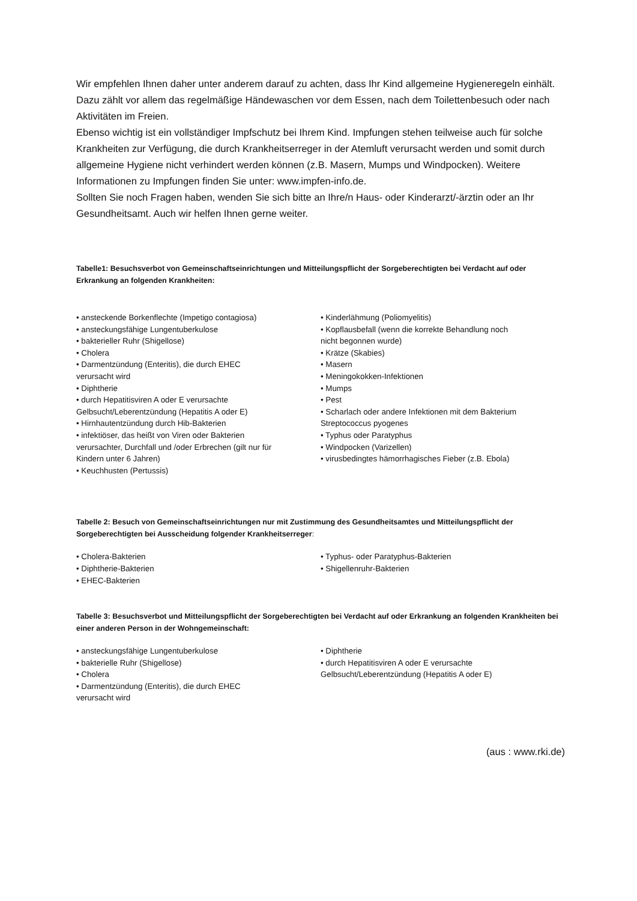Wir empfehlen Ihnen daher unter anderem darauf zu achten, dass Ihr Kind allgemeine Hygieneregeln einhält. Dazu zählt vor allem das regelmäßige Händewaschen vor dem Essen, nach dem Toilettenbesuch oder nach Aktivitäten im Freien.
Ebenso wichtig ist ein vollständiger Impfschutz bei Ihrem Kind. Impfungen stehen teilweise auch für solche Krankheiten zur Verfügung, die durch Krankheitserreger in der Atemluft verursacht werden und somit durch allgemeine Hygiene nicht verhindert werden können (z.B. Masern, Mumps und Windpocken). Weitere Informationen zu Impfungen finden Sie unter: www.impfen-info.de.
Sollten Sie noch Fragen haben, wenden Sie sich bitte an Ihre/n Haus- oder Kinderarzt/-ärztin oder an Ihr Gesundheitsamt. Auch wir helfen Ihnen gerne weiter.
Tabelle1: Besuchsverbot von Gemeinschaftseinrichtungen und Mitteilungspflicht der Sorgeberechtigten bei Verdacht auf oder Erkrankung an folgenden Krankheiten:
• ansteckende Borkenflechte (Impetigo contagiosa)
• ansteckungsfähige Lungentuberkulose
• bakterieller Ruhr (Shigellose)
• Cholera
• Darmentzündung (Enteritis), die durch EHEC
verursacht wird
• Diphtherie
• durch Hepatitisviren A oder E verursachte
Gelbsucht/Leberentzündung (Hepatitis A oder E)
• Hirnhautentzündung durch Hib-Bakterien
• infektiöser, das heißt von Viren oder Bakterien
verursachter, Durchfall und /oder Erbrechen (gilt nur für
Kindern unter 6 Jahren)
• Keuchhusten (Pertussis)
• Kinderlähmung (Poliomyelitis)
• Kopflausbefall (wenn die korrekte Behandlung noch
nicht begonnen wurde)
• Krätze (Skabies)
• Masern
• Meningokokken-Infektionen
• Mumps
• Pest
• Scharlach oder andere Infektionen mit dem Bakterium
Streptococcus pyogenes
• Typhus oder Paratyphus
• Windpocken (Varizellen)
• virusbedingtes hämorrhagisches Fieber (z.B. Ebola)
Tabelle 2: Besuch von Gemeinschaftseinrichtungen nur mit Zustimmung des Gesundheitsamtes und Mitteilungspflicht der Sorgeberechtigten bei Ausscheidung folgender Krankheitserreger:
• Cholera-Bakterien
• Diphtherie-Bakterien
• EHEC-Bakterien
• Typhus- oder Paratyphus-Bakterien
• Shigellenruhr-Bakterien
Tabelle 3: Besuchsverbot und Mitteilungspflicht der Sorgeberechtigten bei Verdacht auf oder Erkrankung an folgenden Krankheiten bei einer anderen Person in der Wohngemeinschaft:
• ansteckungsfähige Lungentuberkulose
• bakterielle Ruhr (Shigellose)
• Cholera
• Darmentzündung (Enteritis), die durch EHEC
verursacht wird
• Diphtherie
• durch Hepatitisviren A oder E verursachte
Gelbsucht/Leberentzündung (Hepatitis A oder E)
(aus : www.rki.de)